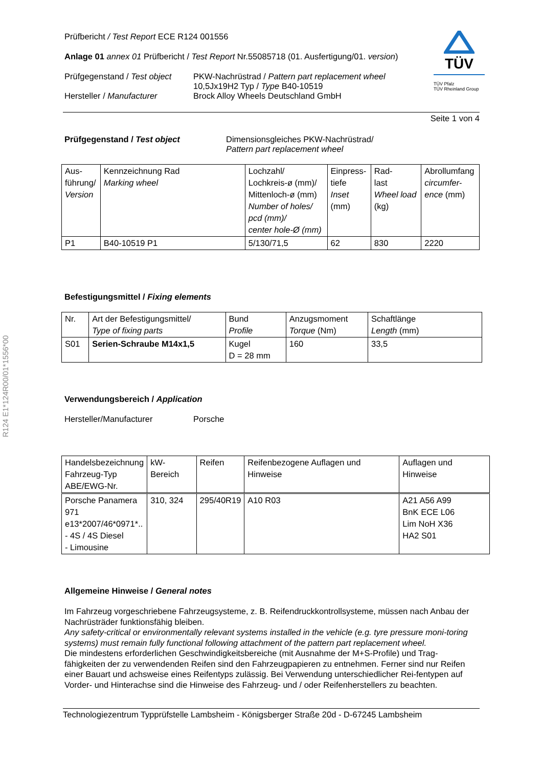R124 E1*124R00/01*1556*00
TÜV
TÜV Pfalz
TÜV Rheinland Group
Prüfbericht / Test Report ECE R124 001556
Anlage 01 annex 01 Prüfbericht / Test Report Nr.55085718 (01. Ausfertigung/01. version)
Prüfgegenstand / Test object PKW-Nachrüstrad / Pattern part replacement wheel
10,5Jx19H2 Typ / Type B40-10519 Hersteller / Manufacturer Brock Alloy Wheels Deutschland GmbH
Seite 1 von 4
Prüfgegenstand / Test object
Dimensionsgleiches PKW-Nachrüstrad/
Pattern part replacement wheel
| Aus- führung/ Version | Kennzeichnung Rad Marking wheel | Lochzahl/ Lochkreis-ø (mm)/ Mittenloch-ø (mm) Number of holes/ pcd (mm)/ center hole-Ø (mm) | Einpress- tiefe Inset (mm) | Rad- last Wheel load (kg) | Abrollumfang circumfer- ence (mm) |
| P1 | B40-10519 P1 | 5/130/71,5 | 62 | 830 | 2220 |
Befestigungsmittel / Fixing elements
| Nr. | Art der Befestigungsmittel/ Type of fixing parts | Bund Profile | Anzugsmoment Torque (Nm) | Schaftlänge Length (mm) |
| S01 | Serien-Schraube M14x1,5 | Kugel D = 28 mm | 160 | 33,5 |
Verwendungsbereich / Application
Hersteller/Manufacturer Porsche
| Handelsbezeichnung Fahrzeug-Typ ABE/EWG-Nr. | kW-Bereich | Reifen | Reifenbezogene Auflagen und Hinweise | Auflagen und Hinweise |
| Porsche Panamera 971 e13*2007/46*0971*.. - 4S / 4S Diesel - Limousine | 310, 324 | 295/40R19 | A10 R03 | A21 A56 A99 BnK ECE L06 Lim NoH X36 HA2 S01 |
Allgemeine Hinweise / General notes
Im Fahrzeug vorgeschriebene Fahrzeugsysteme, z. B. Reifendruckkontrollsysteme, müssen nach Anbau der Nachrüsträder funktionsfähig bleiben.
Any safety-critical or environmentally relevant systems installed in the vehicle (e.g. tyre pressure moni-toring systems) must remain fully functional following attachment of the pattern part replacement wheel.
Die mindestens erforderlichen Geschwindigkeitsbereiche (mit Ausnahme der M+S-Profile) und Trag-fähigkeiten der zu verwendenden Reifen sind den Fahrzeugpapieren zu entnehmen. Ferner sind nur Reifen einer Bauart und achsweise eines Reifentyps zulässig. Bei Verwendung unterschiedlicher Rei-fentypen auf Vorder- und Hinterachse sind die Hinweise des Fahrzeug- und / oder Reifenherstellers zu beachten.
Technologiezentrum Typprüfstelle Lambsheim - Königsberger Straße 20d - D-67245 Lambsheim